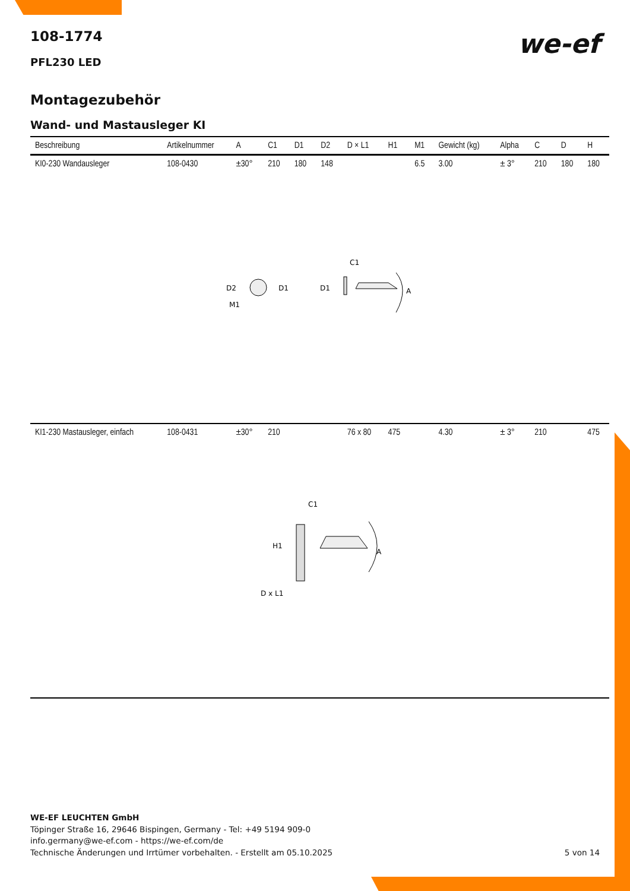108-1774
we-ef
PFL230 LED
Montagezubehör
Wand- und Mastausleger KI
| Beschreibung | Artikelnummer | A | C1 | D1 | D2 | D × L1 | H1 | M1 | Gewicht (kg) | Alpha | C | D | H |
| --- | --- | --- | --- | --- | --- | --- | --- | --- | --- | --- | --- | --- | --- |
| KI0-230 Wandausleger | 108-0430 | ±30° | 210 | 180 | 148 | | | 6.5 | 3.00 | ± 3° | 210 | 180 | 180 |
| D2 D1 M1 D1 C1 A | | | | | | | | | | | | | |
| KI1-230 Mastausleger, einfach | 108-0431 | ±30° | 210 | | | 76 x 80 | 475 | | 4.30 | ± 3° | 210 | | 475 |
| C1 H1 D x L1 A | | | | | | | | | | | | | |
WE-EF LEUCHTEN GmbH
Töpinger Straße 16, 29646 Bispingen, Germany - Tel: +49 5194 909-0
info.germany@we-ef.com - https://we-ef.com/de
Technische Änderungen und Irrtümer vorbehalten. - Erstellt am 05.10.2025 5 von 14